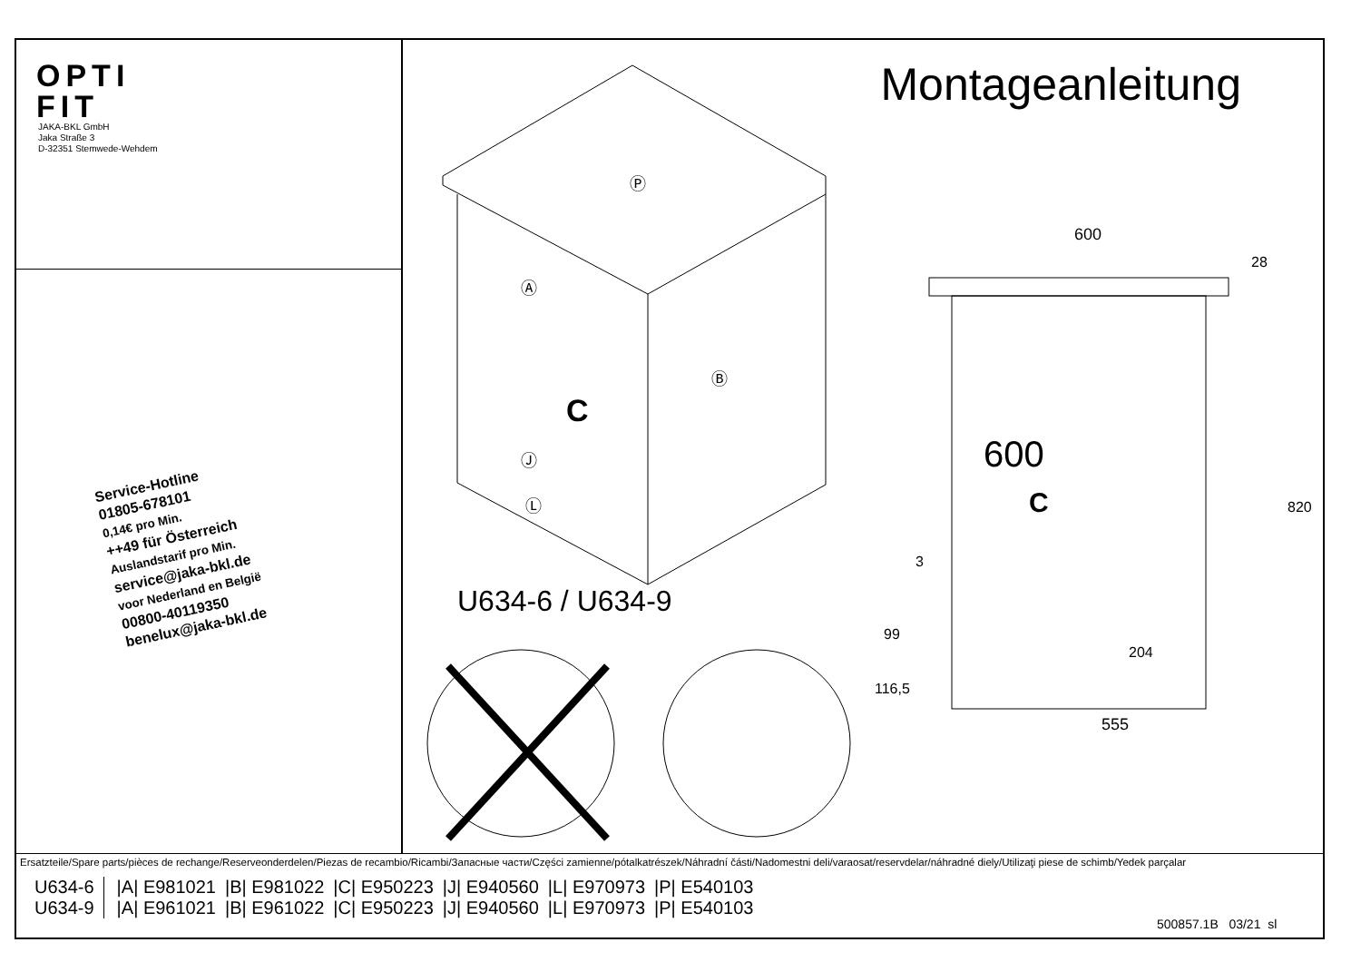OPTI
FIT
JAKA-BKL GmbH
Jaka Straße 3
D-32351 Stemwede-Wehdem
Service-Hotline
01805-678101
0,14€ pro Min.
++49 für Österreich
Auslandstarif pro Min.
service@jaka-bkl.de
voor Nederland en België
00800-40119350
benelux@jaka-bkl.de
Montageanleitung
Ⓟ
Ⓐ
Ⓑ
C
Ⓙ
Ⓛ
600
555
C
820
204
99
116,5
3
28
600
U634-6 / U634-9
Ersatzteile/Spare parts/pièces de rechange/Reserveonderdelen/Piezas de recambio/Ricambi/Запасные части/Części zamienne/pótalkatrészek/Náhradní části/Nadomestni deli/varaosat/reservdelar/náhradné diely/Utilizaţi piese de schimb/Yedek parçalar
| U634-6 | /A/ E981021 | /B/ E981022 | /C/ E950223 | /J/ E940560 | /L/ E970973 | /P/ E540103 |
| U634-9 | /A/ E961021 | /B/ E961022 | /C/ E950223 | /J/ E940560 | /L/ E970973 | /P/ E540103 |
500857.1B 03/21 sl